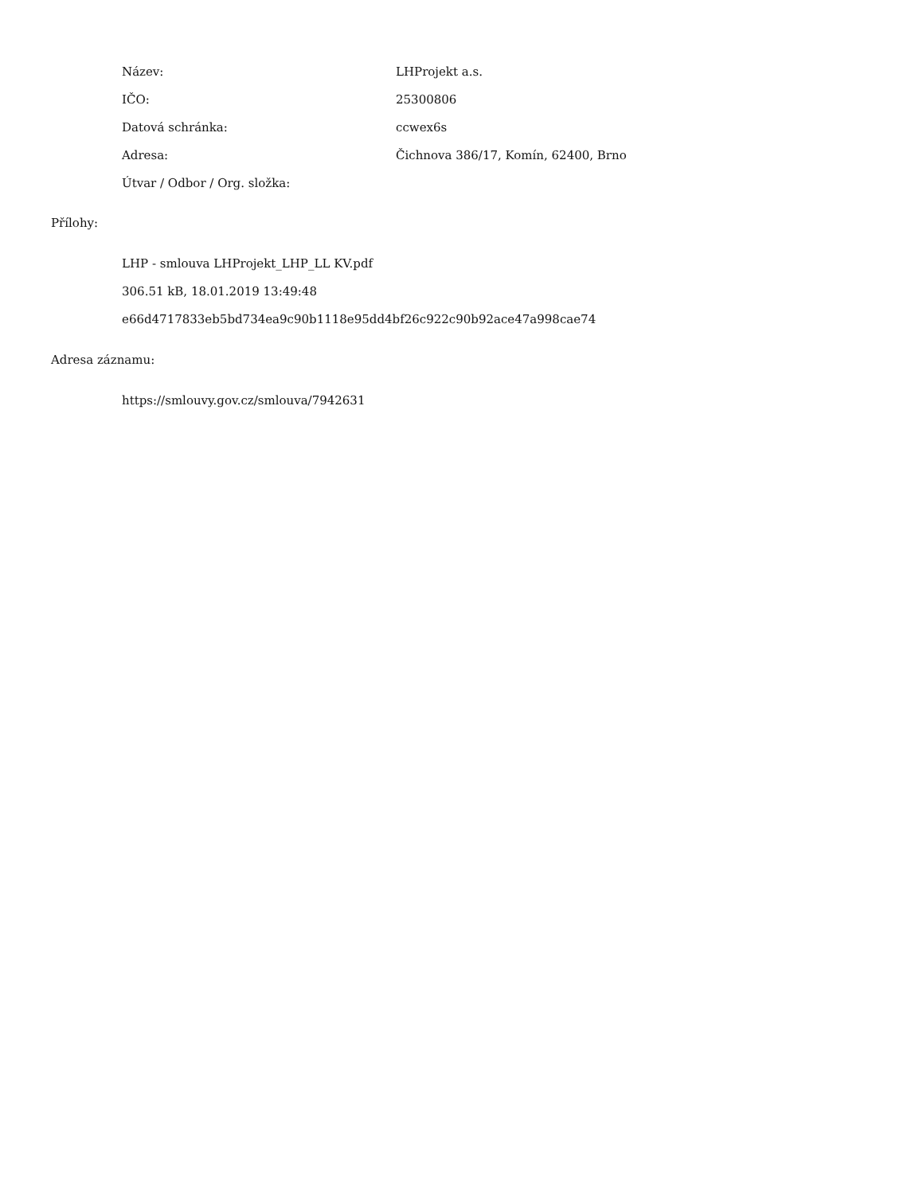| Název: | LHProjekt a.s. |
| IČO: | 25300806 |
| Datová schránka: | ccwex6s |
| Adresa: | Čichnova 386/17, Komín, 62400, Brno |
| Útvar / Odbor / Org. složka: | |
Přílohy:
LHP - smlouva LHProjekt_LHP_LL KV.pdf
306.51 kB, 18.01.2019 13:49:48
e66d4717833eb5bd734ea9c90b1118e95dd4bf26c922c90b92ace47a998cae74
Adresa záznamu:
https://smlouvy.gov.cz/smlouva/7942631